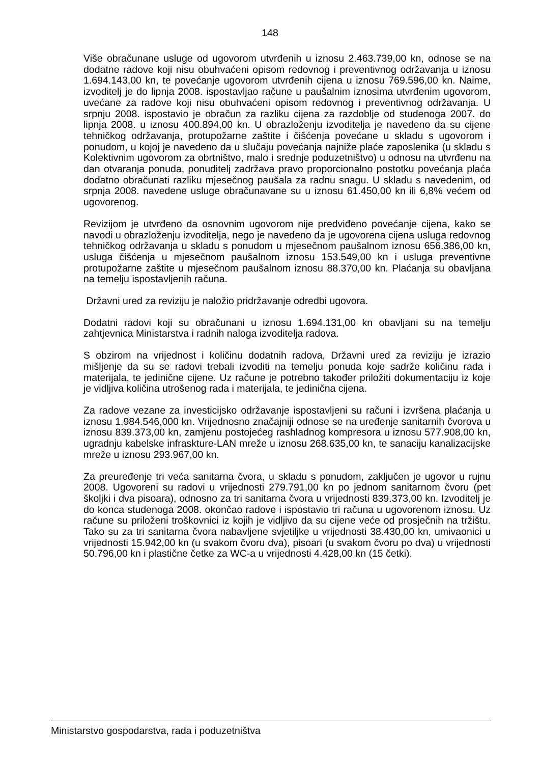148
Više obračunane usluge od ugovorom utvrđenih u iznosu 2.463.739,00 kn, odnose se na dodatne radove koji nisu obuhvaćeni opisom redovnog i preventivnog održavanja u iznosu 1.694.143,00 kn, te povećanje ugovorom utvrđenih cijena u iznosu 769.596,00 kn. Naime, izvoditelj je do lipnja 2008. ispostavljao račune u paušalnim iznosima utvrđenim ugovorom, uvećane za radove koji nisu obuhvaćeni opisom redovnog i preventivnog održavanja. U srpnju 2008. ispostavio je obračun za razliku cijena za razdoblje od studenoga 2007. do lipnja 2008. u iznosu 400.894,00 kn. U obrazloženju izvoditelja je navedeno da su cijene tehničkog održavanja, protupožarne zaštite i čišćenja povećane u skladu s ugovorom i ponudom, u kojoj je navedeno da u slučaju povećanja najniže plaće zaposlenika (u skladu s Kolektivnim ugovorom za obrtništvo, malo i srednje poduzetništvo) u odnosu na utvrđenu na dan otvaranja ponuda, ponuditelj zadržava pravo proporcionalno postotku povećanja plaća dodatno obračunati razliku mjesečnog paušala za radnu snagu. U skladu s navedenim, od srpnja 2008. navedene usluge obračunavane su u iznosu 61.450,00 kn ili 6,8% većem od ugovorenog.
Revizijom je utvrđeno da osnovnim ugovorom nije predviđeno povećanje cijena, kako se navodi u obrazloženju izvoditelja, nego je navedeno da je ugovorena cijena usluga redovnog tehničkog održavanja u skladu s ponudom u mjesečnom paušalnom iznosu 656.386,00 kn, usluga čišćenja u mjesečnom paušalnom iznosu 153.549,00 kn i usluga preventivne protupožarne zaštite u mjesečnom paušalnom iznosu 88.370,00 kn. Plaćanja su obavljana na temelju ispostavljenih računa.
Državni ured za reviziju je naložio pridržavanje odredbi ugovora.
Dodatni radovi koji su obračunani u iznosu 1.694.131,00 kn obavljani su na temelju zahtjevnica Ministarstva i radnih naloga izvoditelja radova.
S obzirom na vrijednost i količinu dodatnih radova, Državni ured za reviziju je izrazio mišljenje da su se radovi trebali izvoditi na temelju ponuda koje sadrže količinu rada i materijala, te jedinične cijene. Uz račune je potrebno također priložiti dokumentaciju iz koje je vidljiva količina utrošenog rada i materijala, te jedinična cijena.
Za radove vezane za investicijsko održavanje ispostavljeni su računi i izvršena plaćanja u iznosu 1.984.546,000 kn. Vrijednosno značajniji odnose se na uređenje sanitarnih čvorova u iznosu 839.373,00 kn, zamjenu postojećeg rashladnog kompresora u iznosu 577.908,00 kn, ugradnju kabelske infraskture-LAN mreže u iznosu 268.635,00 kn, te sanaciju kanalizacijske mreže u iznosu 293.967,00 kn.
Za preuređenje tri veća sanitarna čvora, u skladu s ponudom, zaključen je ugovor u rujnu 2008. Ugovoreni su radovi u vrijednosti 279.791,00 kn po jednom sanitarnom čvoru (pet školjki i dva pisoara), odnosno za tri sanitarna čvora u vrijednosti 839.373,00 kn. Izvoditelj je do konca studenoga 2008. okončao radove i ispostavio tri računa u ugovorenom iznosu. Uz račune su priloženi troškovnici iz kojih je vidljivo da su cijene veće od prosječnih na tržištu. Tako su za tri sanitarna čvora nabavljene svjetiljke u vrijednosti 38.430,00 kn, umivaonici u vrijednosti 15.942,00 kn (u svakom čvoru dva), pisoari (u svakom čvoru po dva) u vrijednosti 50.796,00 kn i plastične četke za WC-a u vrijednosti 4.428,00 kn (15 četki).
Ministarstvo gospodarstva, rada i poduzetništva